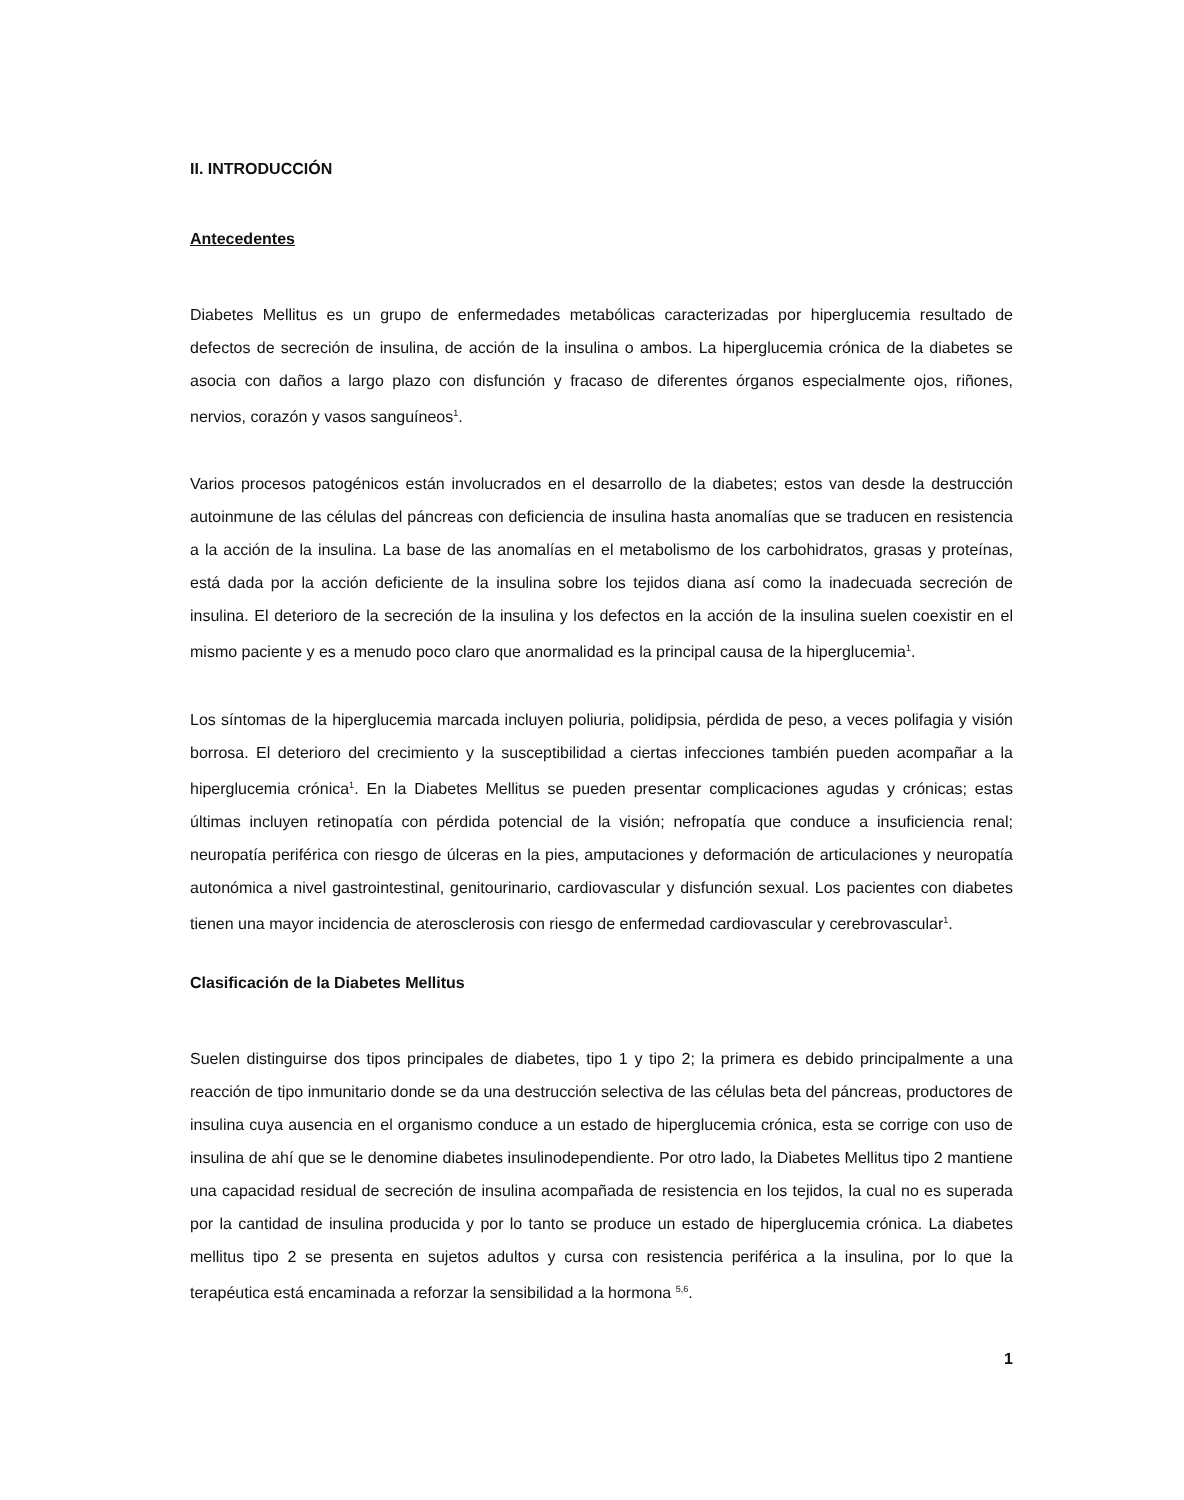II. INTRODUCCIÓN
Antecedentes
Diabetes Mellitus es un grupo de enfermedades metabólicas caracterizadas por hiperglucemia resultado de defectos de secreción de insulina, de acción de la insulina o ambos. La hiperglucemia crónica de la diabetes se asocia con daños a largo plazo con disfunción y fracaso de diferentes órganos especialmente ojos, riñones, nervios, corazón y vasos sanguíneos<sup>1</sup>.
Varios procesos patogénicos están involucrados en el desarrollo de la diabetes; estos van desde la destrucción autoinmune de las células del páncreas con deficiencia de insulina hasta anomalías que se traducen en resistencia a la acción de la insulina. La base de las anomalías en el metabolismo de los carbohidratos, grasas y proteínas, está dada por la acción deficiente de la insulina sobre los tejidos diana así como la inadecuada secreción de insulina. El deterioro de la secreción de la insulina y los defectos en la acción de la insulina suelen coexistir en el mismo paciente y es a menudo poco claro que anormalidad es la principal causa de la hiperglucemia<sup>1</sup>.
Los síntomas de la hiperglucemia marcada incluyen poliuria, polidipsia, pérdida de peso, a veces polifagia y visión borrosa. El deterioro del crecimiento y la susceptibilidad a ciertas infecciones también pueden acompañar a la hiperglucemia crónica<sup>1</sup>. En la Diabetes Mellitus se pueden presentar complicaciones agudas y crónicas; estas últimas incluyen retinopatía con pérdida potencial de la visión; nefropatía que conduce a insuficiencia renal; neuropatía periférica con riesgo de úlceras en la pies, amputaciones y deformación de articulaciones y neuropatía autonómica a nivel gastrointestinal, genitourinario, cardiovascular y disfunción sexual. Los pacientes con diabetes tienen una mayor incidencia de aterosclerosis con riesgo de enfermedad cardiovascular y cerebrovascular<sup>1</sup>.
Clasificación de la Diabetes Mellitus
Suelen distinguirse dos tipos principales de diabetes, tipo 1 y tipo 2; la primera es debido principalmente a una reacción de tipo inmunitario donde se da una destrucción selectiva de las células beta del páncreas, productores de insulina cuya ausencia en el organismo conduce a un estado de hiperglucemia crónica, esta se corrige con uso de insulina de ahí que se le denomine diabetes insulinodependiente. Por otro lado, la Diabetes Mellitus tipo 2 mantiene una capacidad residual de secreción de insulina acompañada de resistencia en los tejidos, la cual no es superada por la cantidad de insulina producida y por lo tanto se produce un estado de hiperglucemia crónica. La diabetes mellitus tipo 2 se presenta en sujetos adultos y cursa con resistencia periférica a la insulina, por lo que la terapéutica está encaminada a reforzar la sensibilidad a la hormona <sup>5,6</sup>.
1